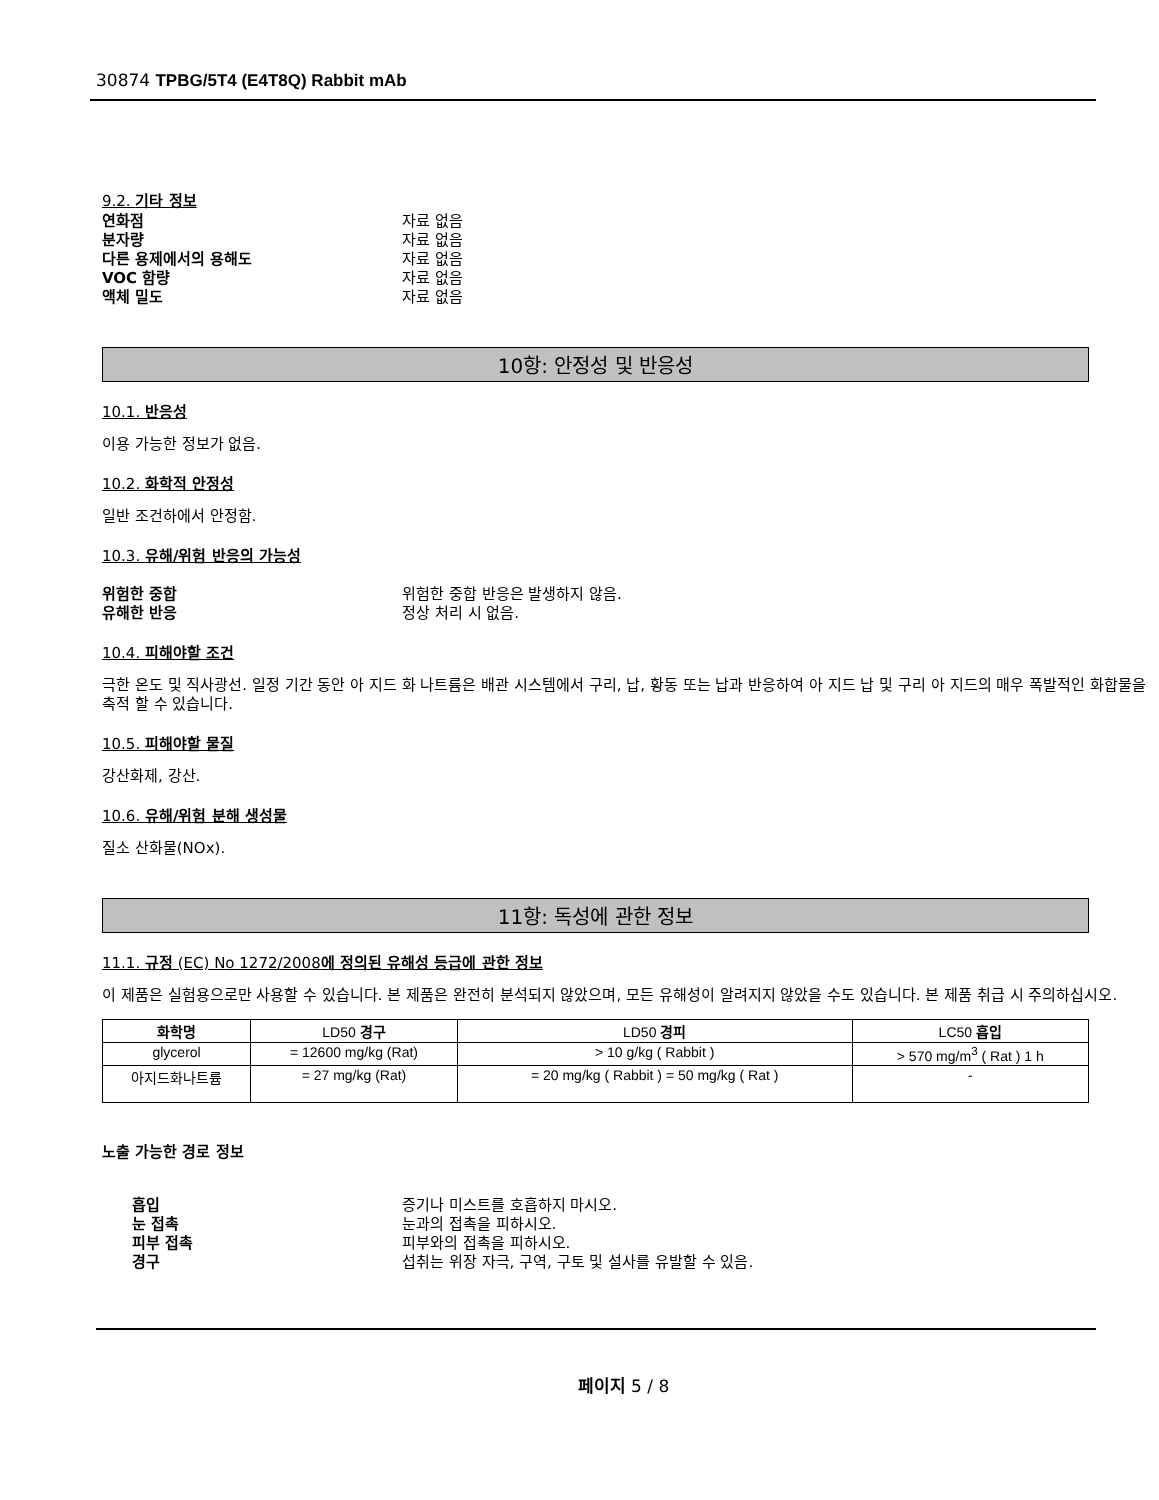30874 TPBG/5T4 (E4T8Q) Rabbit mAb
9.2. 기타 정보
연화점 자료 없음
분자량 자료 없음
다른 용제에서의 용해도 자료 없음
VOC 함량 자료 없음
액체 밀도 자료 없음
10항: 안정성 및 반응성
10.1. 반응성
이용 가능한 정보가 없음.
10.2. 화학적 안정성
일반 조건하에서 안정함.
10.3. 유해/위험 반응의 가능성
위험한 중합 위험한 중합 반응은 발생하지 않음.
유해한 반응 정상 처리 시 없음.
10.4. 피해야할 조건
극한 온도 및 직사광선. 일정 기간 동안 아 지드 화 나트륨은 배관 시스템에서 구리, 납, 황동 또는 납과 반응하여 아 지드 납 및 구리 아 지드의 매우 폭발적인 화합물을 축적 할 수 있습니다.
10.5. 피해야할 물질
강산화제, 강산.
10.6. 유해/위험 분해 생성물
질소 산화물(NOx).
11항: 독성에 관한 정보
11.1. 규정 (EC) No 1272/2008에 정의된 유해성 등급에 관한 정보
이 제품은 실험용으로만 사용할 수 있습니다. 본 제품은 완전히 분석되지 않았으며, 모든 유해성이 알려지지 않았을 수도 있습니다. 본 제품 취급 시 주의하십시오.
| 화학명 | LD50 경구 | LD50 경피 | LC50 흡입 |
| --- | --- | --- | --- |
| glycerol | = 12600 mg/kg (Rat) | > 10 g/kg ( Rabbit ) | > 570 mg/m<sup>3</sup> ( Rat ) 1 h |
| 아지드화나트륨 | = 27 mg/kg (Rat) | = 20 mg/kg ( Rabbit ) = 50 mg/kg ( Rat ) | - |
노출 가능한 경로 정보
흡입 증기나 미스트를 호흡하지 마시오.
눈 접촉 눈과의 접촉을 피하시오.
피부 접촉 피부와의 접촉을 피하시오.
경구 섭취는 위장 자극, 구역, 구토 및 설사를 유발할 수 있음.
페이지 5 / 8